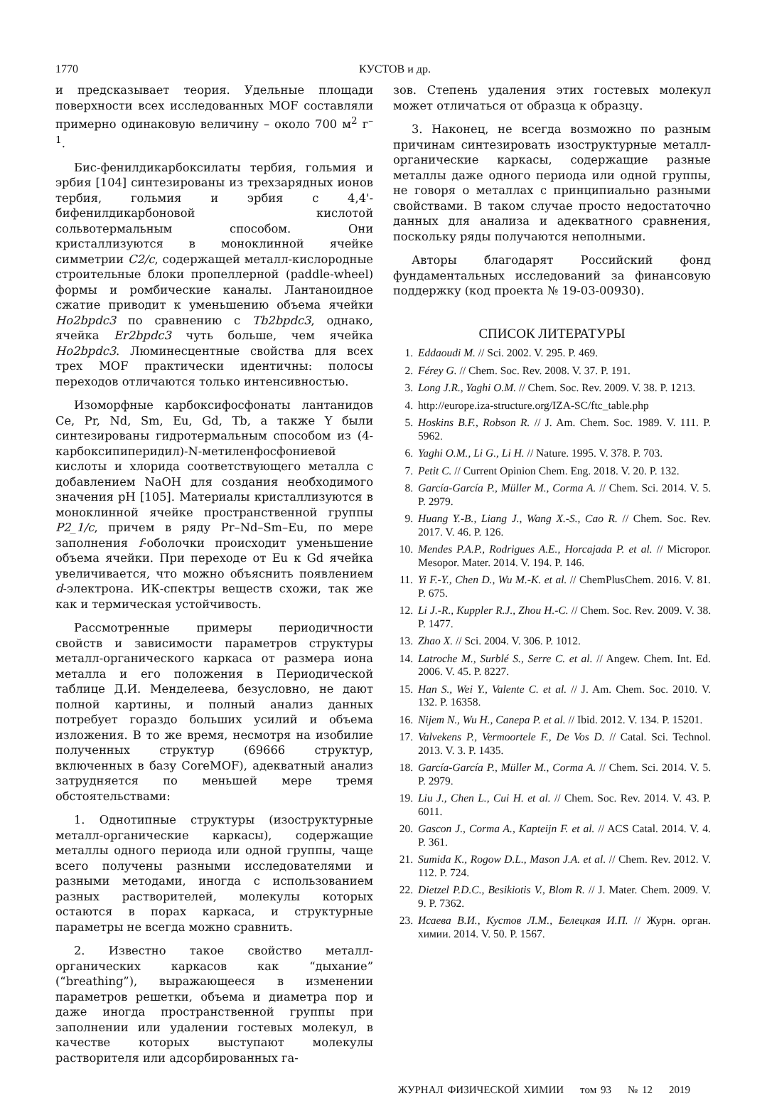1770 КУСТОВ и др.
и предсказывает теория. Удельные площади поверхности всех исследованных MOF составляли примерно одинаковую величину – около 700 м<sup>2</sup> г<sup>–1</sup>.
Бис-фенилдикарбоксилаты тербия, гольмия и эрбия [104] синтезированы из трехзарядных ионов тербия, гольмия и эрбия с 4,4'-бифенилдикарбоновой кислотой сольвотермальным способом. Они кристаллизуются в моноклинной ячейке симметрии C2/c, содержащей металл-кислородные строительные блоки пропеллерной (paddle-wheel) формы и ромбические каналы. Лантаноидное сжатие приводит к уменьшению объема ячейки Ho2bpdc3 по сравнению с Tb2bpdc3, однако, ячейка Er2bpdc3 чуть больше, чем ячейка Ho2bpdc3. Люминесцентные свойства для всех трех MOF практически идентичны: полосы переходов отличаются только интенсивностью.
Изоморфные карбоксифосфонаты лантанидов Ce, Pr, Nd, Sm, Eu, Gd, Tb, а также Y были синтезированы гидротермальным способом из (4-карбоксипиперидил)-N-метиленфосфониевой кислоты и хлорида соответствующего металла с добавлением NaOH для создания необходимого значения pH [105]. Материалы кристаллизуются в моноклинной ячейке пространственной группы P2_1/c, причем в ряду Pr–Nd–Sm–Eu, по мере заполнения f-оболочки происходит уменьшение объема ячейки. При переходе от Eu к Gd ячейка увеличивается, что можно объяснить появлением d-электрона. ИК-спектры веществ схожи, так же как и термическая устойчивость.
Рассмотренные примеры периодичности свойств и зависимости параметров структуры металл-органического каркаса от размера иона металла и его положения в Периодической таблице Д.И. Менделеева, безусловно, не дают полной картины, и полный анализ данных потребует гораздо больших усилий и объема изложения. В то же время, несмотря на изобилие полученных структур (69666 структур, включенных в базу CoreMOF), адекватный анализ затрудняется по меньшей мере тремя обстоятельствами:
1. Однотипные структуры (изоструктурные металл-органические каркасы), содержащие металлы одного периода или одной группы, чаще всего получены разными исследователями и разными методами, иногда с использованием разных растворителей, молекулы которых остаются в порах каркаса, и структурные параметры не всегда можно сравнить.
2. Известно такое свойство металл-органических каркасов как “дыхание” (“breathing”), выражающееся в изменении параметров решетки, объема и диаметра пор и даже иногда пространственной группы при заполнении или удалении гостевых молекул, в качестве которых выступают молекулы растворителя или адсорбированных га-
зов. Степень удаления этих гостевых молекул может отличаться от образца к образцу.
3. Наконец, не всегда возможно по разным причинам синтезировать изоструктурные металл-органические каркасы, содержащие разные металлы даже одного периода или одной группы, не говоря о металлах с принципиально разными свойствами. В таком случае просто недостаточно данных для анализа и адекватного сравнения, поскольку ряды получаются неполными.
Авторы благодарят Российский фонд фундаментальных исследований за финансовую поддержку (код проекта № 19-03-00930).
СПИСОК ЛИТЕРАТУРЫ
1. Eddaoudi M. // Sci. 2002. V. 295. P. 469.
2. Férey G. // Chem. Soc. Rev. 2008. V. 37. P. 191.
3. Long J.R., Yaghi O.M. // Chem. Soc. Rev. 2009. V. 38. P. 1213.
4. http://europe.iza-structure.org/IZA-SC/ftc_table.php
5. Hoskins B.F., Robson R. // J. Am. Chem. Soc. 1989. V. 111. P. 5962.
6. Yaghi O.M., Li G., Li H. // Nature. 1995. V. 378. P. 703.
7. Petit C. // Current Opinion Chem. Eng. 2018. V. 20. P. 132.
8. García-García P., Müller M., Corma A. // Chem. Sci. 2014. V. 5. P. 2979.
9. Huang Y.-B., Liang J., Wang X.-S., Cao R. // Chem. Soc. Rev. 2017. V. 46. P. 126.
10. Mendes P.A.P., Rodrigues A.E., Horcajada P. et al. // Micropor. Mesopor. Mater. 2014. V. 194. P. 146.
11. Yi F.-Y., Chen D., Wu M.-K. et al. // ChemPlusChem. 2016. V. 81. P. 675.
12. Li J.-R., Kuppler R.J., Zhou H.-C. // Chem. Soc. Rev. 2009. V. 38. P. 1477.
13. Zhao X. // Sci. 2004. V. 306. P. 1012.
14. Latroche M., Surblé S., Serre C. et al. // Angew. Chem. Int. Ed. 2006. V. 45. P. 8227.
15. Han S., Wei Y., Valente C. et al. // J. Am. Chem. Soc. 2010. V. 132. P. 16358.
16. Nijem N., Wu H., Canepa P. et al. // Ibid. 2012. V. 134. P. 15201.
17. Valvekens P., Vermoortele F., De Vos D. // Catal. Sci. Technol. 2013. V. 3. P. 1435.
18. García-García P., Müller M., Corma A. // Chem. Sci. 2014. V. 5. P. 2979.
19. Liu J., Chen L., Cui H. et al. // Chem. Soc. Rev. 2014. V. 43. P. 6011.
20. Gascon J., Corma A., Kapteijn F. et al. // ACS Catal. 2014. V. 4. P. 361.
21. Sumida K., Rogow D.L., Mason J.A. et al. // Chem. Rev. 2012. V. 112. P. 724.
22. Dietzel P.D.C., Besikiotis V., Blom R. // J. Mater. Chem. 2009. V. 9. P. 7362.
23. Исаева В.И., Кустов Л.М., Белецкая И.П. // Журн. орган. химии. 2014. V. 50. P. 1567.
ЖУРНАЛ ФИЗИЧЕСКОЙ ХИМИИ том 93 № 12 2019